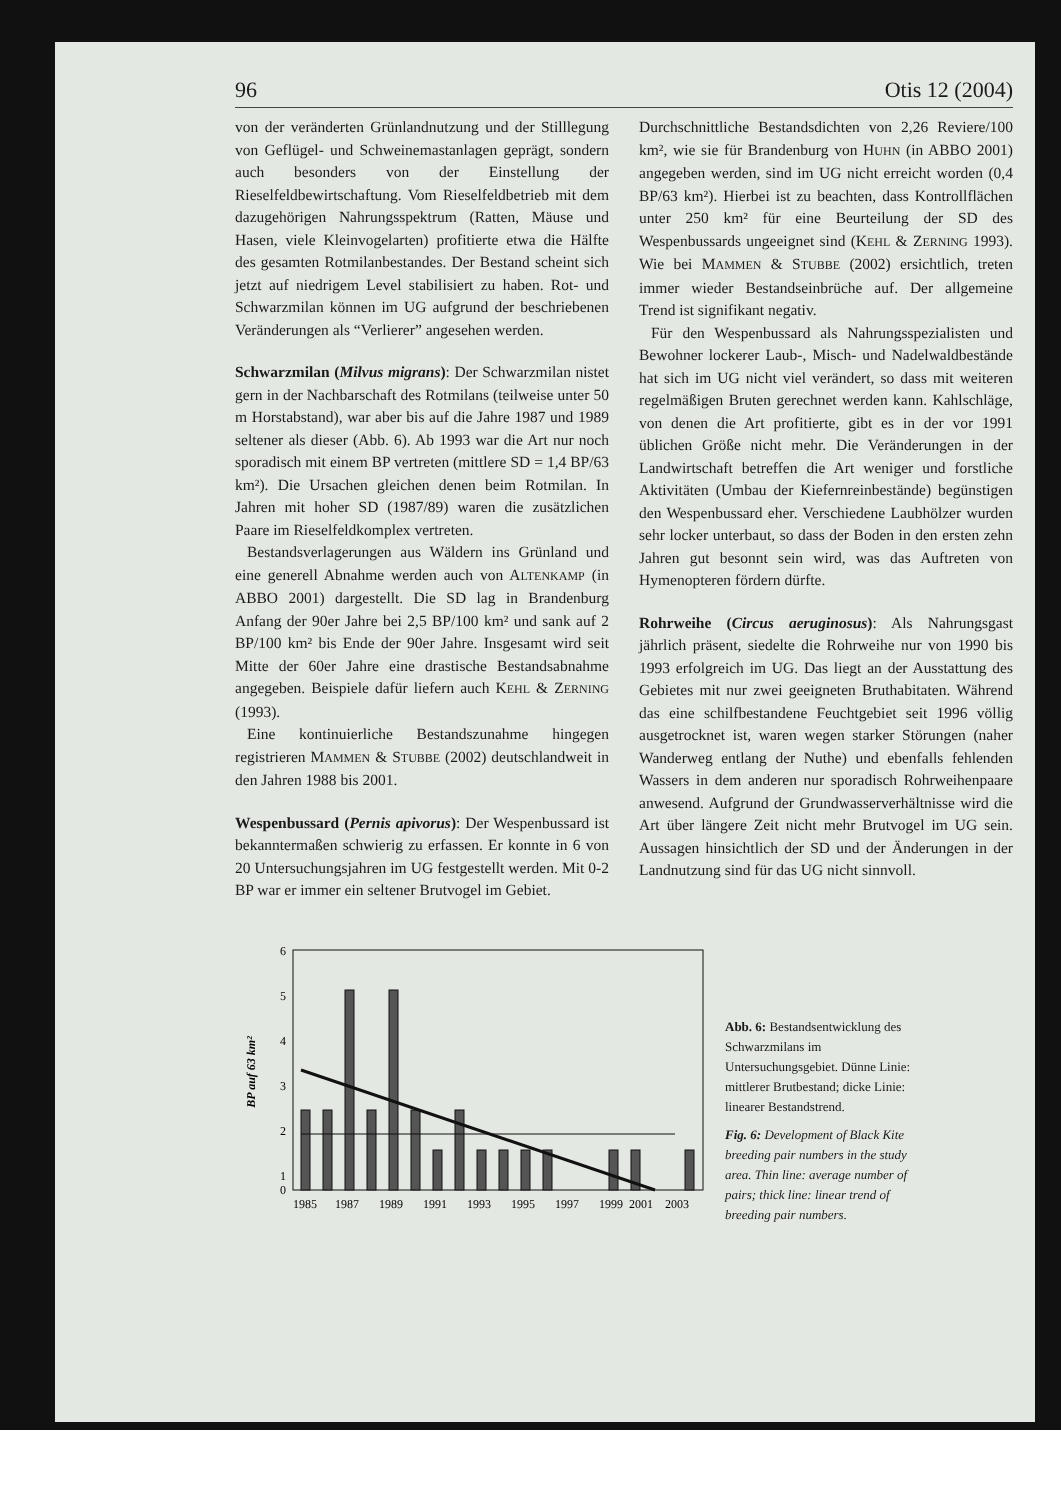96 Otis 12 (2004)
von der veränderten Grünlandnutzung und der Stilllegung von Geflügel- und Schweinemastanlagen geprägt, sondern auch besonders von der Einstellung der Rieselfeldbewirtschaftung. Vom Rieselfeldbetrieb mit dem dazugehörigen Nahrungsspektrum (Ratten, Mäuse und Hasen, viele Kleinvogelarten) profitierte etwa die Hälfte des gesamten Rotmilanbestandes. Der Bestand scheint sich jetzt auf niedrigem Level stabilisiert zu haben. Rot- und Schwarzmilan können im UG aufgrund der beschriebenen Veränderungen als “Verlierer” angesehen werden.
Schwarzmilan (Milvus migrans): Der Schwarzmilan nistet gern in der Nachbarschaft des Rotmilans (teilweise unter 50 m Horstabstand), war aber bis auf die Jahre 1987 und 1989 seltener als dieser (Abb. 6). Ab 1993 war die Art nur noch sporadisch mit einem BP vertreten (mittlere SD = 1,4 BP/63 km²). Die Ursachen gleichen denen beim Rotmilan. In Jahren mit hoher SD (1987/89) waren die zusätzlichen Paare im Rieselfeldkomplex vertreten.
Bestandsverlagerungen aus Wäldern ins Grünland und eine generell Abnahme werden auch von ALTENKAMP (in ABBO 2001) dargestellt. Die SD lag in Brandenburg Anfang der 90er Jahre bei 2,5 BP/100 km² und sank auf 2 BP/100 km² bis Ende der 90er Jahre. Insgesamt wird seit Mitte der 60er Jahre eine drastische Bestandsabnahme angegeben. Beispiele dafür liefern auch KEHL & ZERNING (1993).
Eine kontinuierliche Bestandszunahme hingegen registrieren MAMMEN & STUBBE (2002) deutschlandweit in den Jahren 1988 bis 2001.
Wespenbussard (Pernis apivorus): Der Wespenbussard ist bekanntermaßen schwierig zu erfassen. Er konnte in 6 von 20 Untersuchungsjahren im UG festgestellt werden. Mit 0-2 BP war er immer ein seltener Brutvogel im Gebiet.
Durchschnittliche Bestandsdichten von 2,26 Reviere/100 km², wie sie für Brandenburg von HUHN (in ABBO 2001) angegeben werden, sind im UG nicht erreicht worden (0,4 BP/63 km²). Hierbei ist zu beachten, dass Kontrollflächen unter 250 km² für eine Beurteilung der SD des Wespenbussards ungeeignet sind (KEHL & ZERNING 1993). Wie bei MAMMEN & STUBBE (2002) ersichtlich, treten immer wieder Bestandseinbrüche auf. Der allgemeine Trend ist signifikant negativ.
Für den Wespenbussard als Nahrungsspezialisten und Bewohner lockerer Laub-, Misch- und Nadelwaldbestände hat sich im UG nicht viel verändert, so dass mit weiteren regelmäßigen Bruten gerechnet werden kann. Kahlschläge, von denen die Art profitierte, gibt es in der vor 1991 üblichen Größe nicht mehr. Die Veränderungen in der Landwirtschaft betreffen die Art weniger und forstliche Aktivitäten (Umbau der Kiefernreinbestände) begünstigen den Wespenbussard eher. Verschiedene Laubhölzer wurden sehr locker unterbaut, so dass der Boden in den ersten zehn Jahren gut besonnt sein wird, was das Auftreten von Hymenopteren fördern dürfte.
Rohrweihe (Circus aeruginosus): Als Nahrungsgast jährlich präsent, siedelte die Rohrweihe nur von 1990 bis 1993 erfolgreich im UG. Das liegt an der Ausstattung des Gebietes mit nur zwei geeigneten Bruthabitaten. Während das eine schilfbestandene Feuchtgebiet seit 1996 völlig ausgetrocknet ist, waren wegen starker Störungen (naher Wanderweg entlang der Nuthe) und ebenfalls fehlenden Wassers in dem anderen nur sporadisch Rohrweihenpaare anwesend. Aufgrund der Grundwasserverhältnisse wird die Art über längere Zeit nicht mehr Brutvogel im UG sein. Aussagen hinsichtlich der SD und der Änderungen in der Landnutzung sind für das UG nicht sinnvoll.
BP auf 63 km²
6
5
4
3
2
1
0
1985
1987
1989
1991
1993
1995
1997
1999
2001
2003
Abb. 6: Bestandsentwicklung des Schwarzmilans im Untersuchungsgebiet. Dünne Linie: mittlerer Brutbestand; dicke Linie: linearer Bestandstrend.
Fig. 6: Development of Black Kite breeding pair numbers in the study area. Thin line: average number of pairs; thick line: linear trend of breeding pair numbers.